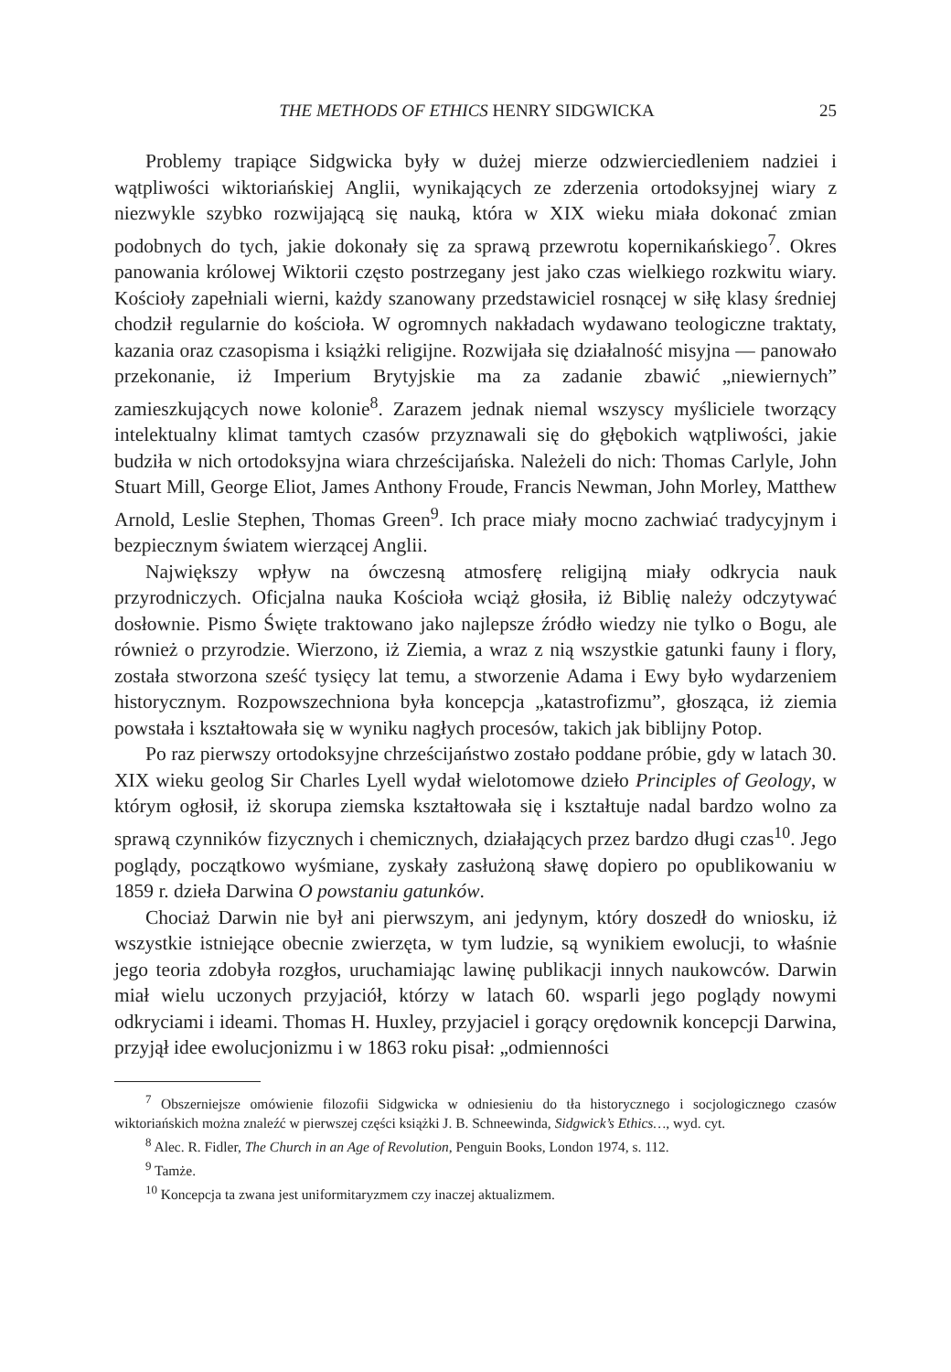THE METHODS OF ETHICS HENRY SIDGWICKA 25
Problemy trapiące Sidgwicka były w dużej mierze odzwierciedleniem nadziei i wątpliwości wiktoriańskiej Anglii, wynikających ze zderzenia ortodoksyjnej wiary z niezwykle szybko rozwijającą się nauką, która w XIX wieku miała dokonać zmian podobnych do tych, jakie dokonały się za sprawą przewrotu kopernikańskiego<sup>7</sup>. Okres panowania królowej Wiktorii często postrzegany jest jako czas wielkiego rozkwitu wiary. Kościoły zapełniali wierni, każdy szanowany przedstawiciel rosnącej w siłę klasy średniej chodził regularnie do kościoła. W ogromnych nakładach wydawano teologiczne traktaty, kazania oraz czasopisma i książki religijne. Rozwijała się działalność misyjna — panowało przekonanie, iż Imperium Brytyjskie ma za zadanie zbawić „niewiernych” zamieszkujących nowe kolonie<sup>8</sup>. Zarazem jednak niemal wszyscy myśliciele tworzący intelektualny klimat tamtych czasów przyznawali się do głębokich wątpliwości, jakie budziła w nich ortodoksyjna wiara chrześcijańska. Należeli do nich: Thomas Carlyle, John Stuart Mill, George Eliot, James Anthony Froude, Francis Newman, John Morley, Matthew Arnold, Leslie Stephen, Thomas Green<sup>9</sup>. Ich prace miały mocno zachwiać tradycyjnym i bezpiecznym światem wierzącej Anglii.
Największy wpływ na ówczesną atmosferę religijną miały odkrycia nauk przyrodniczych. Oficjalna nauka Kościoła wciąż głosiła, iż Biblię należy odczytywać dosłownie. Pismo Święte traktowano jako najlepsze źródło wiedzy nie tylko o Bogu, ale również o przyrodzie. Wierzono, iż Ziemia, a wraz z nią wszystkie gatunki fauny i flory, została stworzona sześć tysięcy lat temu, a stworzenie Adama i Ewy było wydarzeniem historycznym. Rozpowszechniona była koncepcja „katastrofizmu”, głosząca, iż ziemia powstała i kształtowała się w wyniku nagłych procesów, takich jak biblijny Potop.
Po raz pierwszy ortodoksyjne chrześcijaństwo zostało poddane próbie, gdy w latach 30. XIX wieku geolog Sir Charles Lyell wydał wielotomowe dzieło Principles of Geology, w którym ogłosił, iż skorupa ziemska kształtowała się i kształtuje nadal bardzo wolno za sprawą czynników fizycznych i chemicznych, działających przez bardzo długi czas<sup>10</sup>. Jego poglądy, początkowo wyśmiane, zyskały zasłużoną sławę dopiero po opublikowaniu w 1859 r. dzieła Darwina O powstaniu gatunków.
Chociaż Darwin nie był ani pierwszym, ani jedynym, który doszedł do wniosku, iż wszystkie istniejące obecnie zwierzęta, w tym ludzie, są wynikiem ewolucji, to właśnie jego teoria zdobyła rozgłos, uruchamiając lawinę publikacji innych naukowców. Darwin miał wielu uczonych przyjaciół, którzy w latach 60. wsparli jego poglądy nowymi odkryciami i ideami. Thomas H. Huxley, przyjaciel i gorący orędownik koncepcji Darwina, przyjął idee ewolucjonizmu i w 1863 roku pisał: „odmienności
<sup>7</sup> Obszerniejsze omówienie filozofii Sidgwicka w odniesieniu do tła historycznego i socjologicznego czasów wiktoriańskich można znaleźć w pierwszej części książki J. B. Schneewinda, Sidgwick’s Ethics…, wyd. cyt.
<sup>8</sup> Alec. R. Fidler, The Church in an Age of Revolution, Penguin Books, London 1974, s. 112.
<sup>9</sup> Tamże.
<sup>10</sup> Koncepcja ta zwana jest uniformitaryzmem czy inaczej aktualizmem.